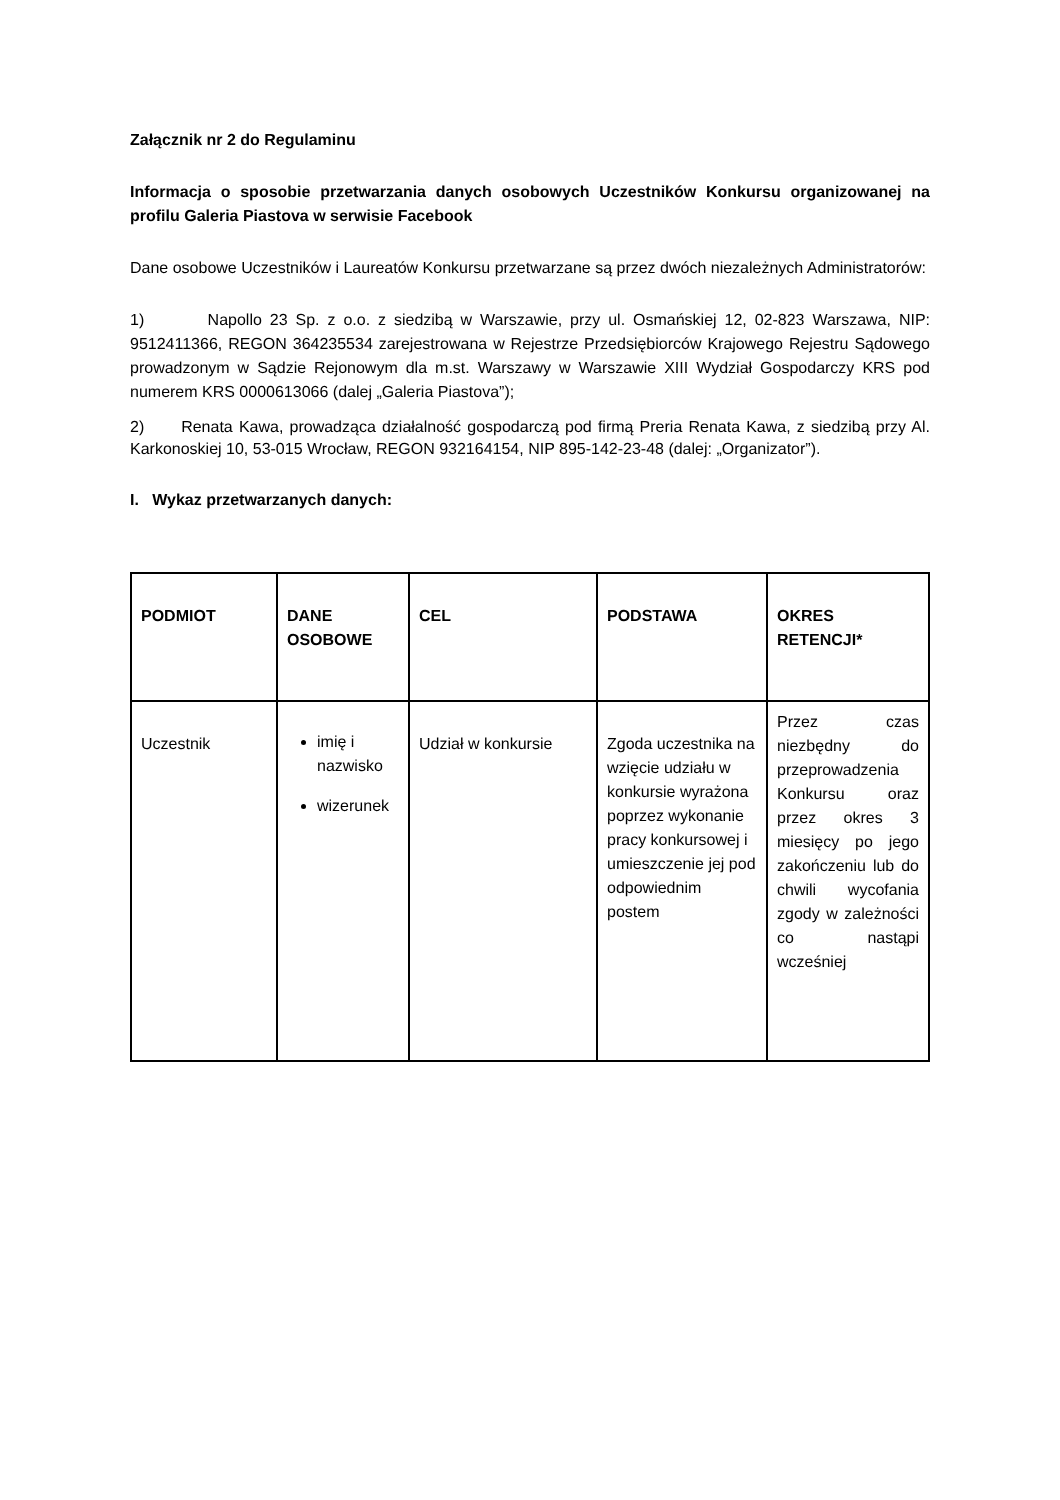Załącznik nr 2 do Regulaminu
Informacja o sposobie przetwarzania danych osobowych Uczestników Konkursu organizowanej na profilu Galeria Piastova w serwisie Facebook
Dane osobowe Uczestników i Laureatów Konkursu przetwarzane są przez dwóch niezależnych Administratorów:
1) Napollo 23 Sp. z o.o. z siedzibą w Warszawie, przy ul. Osmańskiej 12, 02-823 Warszawa, NIP: 9512411366, REGON 364235534 zarejestrowana w Rejestrze Przedsiębiorców Krajowego Rejestru Sądowego prowadzonym w Sądzie Rejonowym dla m.st. Warszawy w Warszawie XIII Wydział Gospodarczy KRS pod numerem KRS 0000613066 (dalej „Galeria Piastova”);
2) Renata Kawa, prowadząca działalność gospodarczą pod firmą Preria Renata Kawa, z siedzibą przy Al. Karkonoskiej 10, 53-015 Wrocław, REGON 932164154, NIP 895-142-23-48 (dalej: „Organizator”).
I. Wykaz przetwarzanych danych:
| PODMIOT | DANE OSOBOWE | CEL | PODSTAWA | OKRES RETENCJI* |
| --- | --- | --- | --- | --- |
| Uczestnik | imię i nazwisko wizerunek | Udział w konkursie | Zgoda uczestnika na wzięcie udziału w konkursie wyrażona poprzez wykonanie pracy konkursowej i umieszczenie jej pod odpowiednim postem | Przez czas niezbędny do przeprowadzenia Konkursu oraz przez okres 3 miesięcy po jego zakończeniu lub do chwili wycofania zgody w zależności co nastąpi wcześniej |